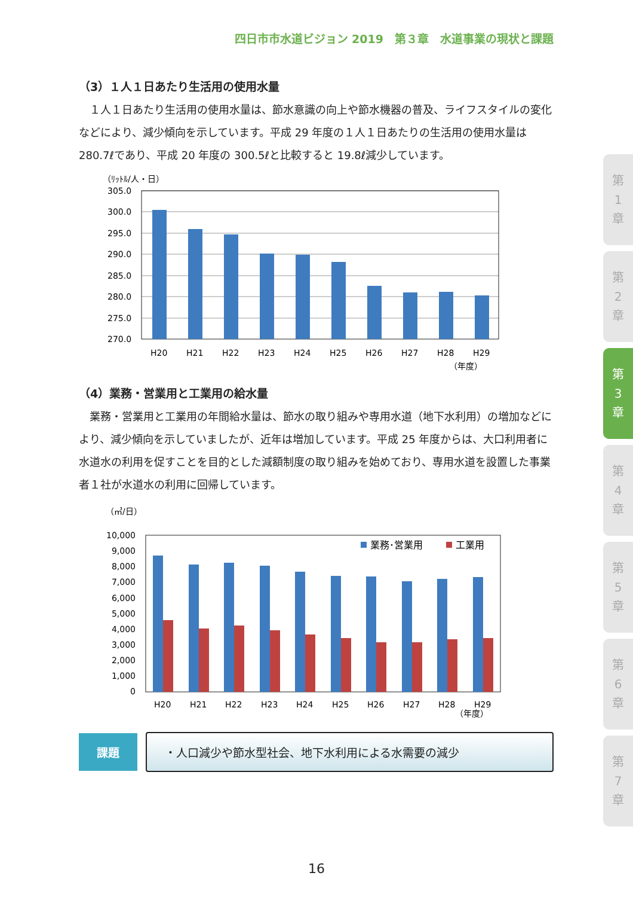四日市市水道ビジョン 2019　第３章　水道事業の現状と課題
（3）１人１日あたり生活用の使用水量
　１人１日あたり生活用の使用水量は、節水意識の向上や節水機器の普及、ライフスタイルの変化などにより、減少傾向を示しています。平成 29 年度の１人１日あたりの生活用の使用水量は 280.7ℓであり、平成 20 年度の 300.5ℓと比較すると 19.8ℓ減少しています。
（ﾘｯﾄﾙ/人・日）
305.0
300.0
295.0
290.0
285.0
280.0
275.0
270.0
H20
H21
H22
H23
H24
H25
H26
H27
H28
H29
（年度）
（4）業務・営業用と工業用の給水量
　業務・営業用と工業用の年間給水量は、節水の取り組みや専用水道（地下水利用）の増加などにより、減少傾向を示していましたが、近年は増加しています。平成 25 年度からは、大口利用者に水道水の利用を促すことを目的とした減額制度の取り組みを始めており、専用水道を設置した事業者１社が水道水の利用に回帰しています。
（㎥/日）
10,000
9,000
8,000
7,000
6,000
5,000
4,000
3,000
2,000
1,000
0
業務･営業用
工業用
H20
H21
H22
H23
H24
H25
H26
H27
H28
H29
（年度）
課題
・人口減少や節水型社会、地下水利用による水需要の減少
第
1
章
第
2
章
第
3
章
第
4
章
第
5
章
第
6
章
第
7
章
16